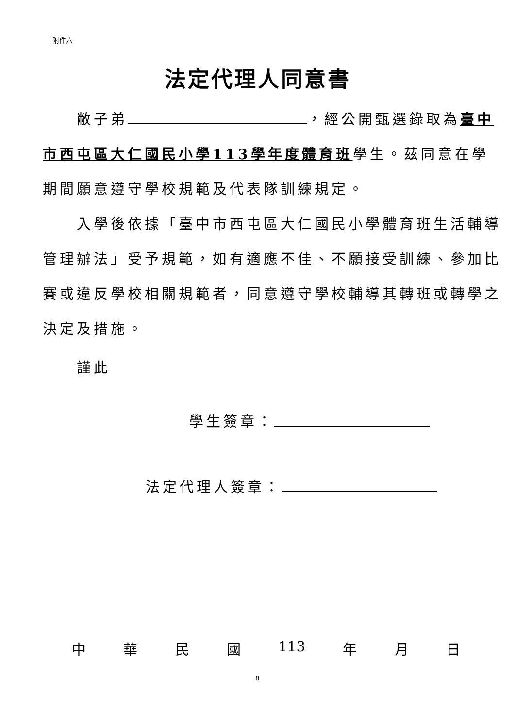附件六
法定代理人同意書
敝子弟 ，經公開甄選錄取為臺中市西屯區大仁國民小學113學年度體育班學生。茲同意在學期間願意遵守學校規範及代表隊訓練規定。
入學後依據「臺中市西屯區大仁國民小學體育班生活輔導管理辦法」受予規範，如有適應不佳、不願接受訓練、參加比賽或違反學校相關規範者，同意遵守學校輔導其轉班或轉學之決定及措施。
謹此
學生簽章：
法定代理人簽章：
中 華 民 國 113 年 月 日
8